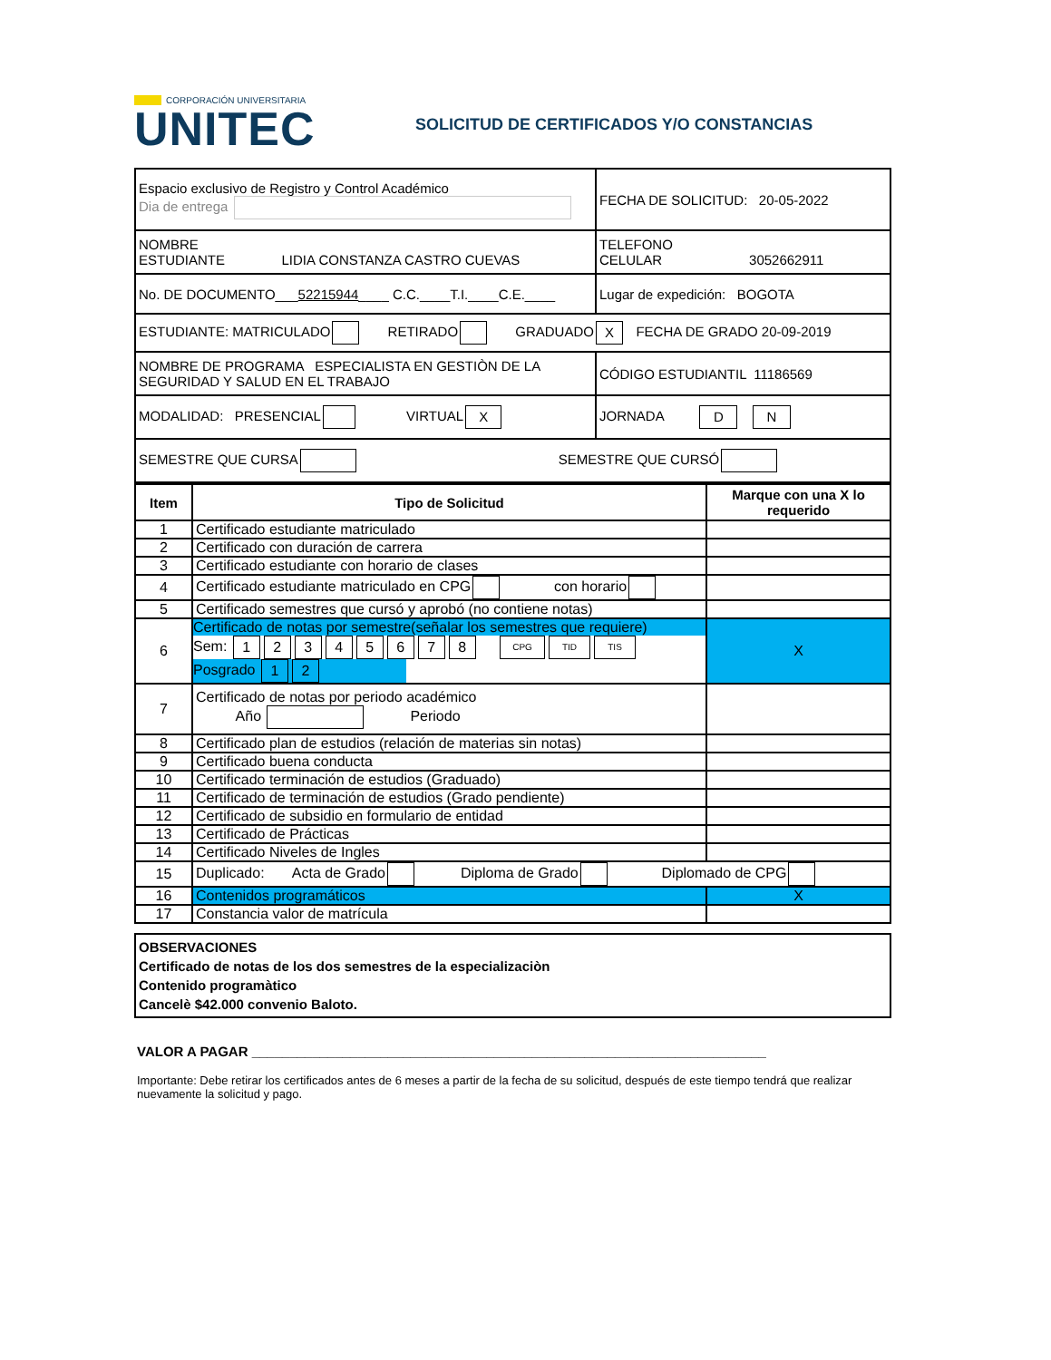CORPORACIÓN UNIVERSITARIA
UNITEC
SOLICITUD DE CERTIFICADOS Y/O CONSTANCIAS
| Espacio exclusivo de Registro y Control Académico Dia de entrega | FECHA DE SOLICITUD: 20-05-2022 |
| NOMBRE ESTUDIANTE LIDIA CONSTANZA CASTRO CUEVAS | TELEFONO CELULAR 3052662911 |
| No. DE DOCUMENTO___ 52215944 ____ C.C.____T.I.____C.E.____ | Lugar de expedición: BOGOTA |
| ESTUDIANTE: MATRICULADO RETIRADO GRADUADO X FECHA DE GRADO 20-09-2019 | |
| NOMBRE DE PROGRAMA ESPECIALISTA EN GESTIÒN DE LA SEGURIDAD Y SALUD EN EL TRABAJO | CÓDIGO ESTUDIANTIL 11186569 |
| MODALIDAD: PRESENCIAL VIRTUAL X | JORNADA D N |
| SEMESTRE QUE CURSA SEMESTRE QUE CURSÓ | |
| Item | Tipo de Solicitud | Marque con una X lo requerido |
| --- | --- | --- |
| 1 | Certificado estudiante matriculado | |
| 2 | Certificado con duración de carrera | |
| 3 | Certificado estudiante con horario de clases | |
| 4 | Certificado estudiante matriculado en CPG con horario | |
| 5 | Certificado semestres que cursó y aprobó (no contiene notas) | |
| 6 | Certificado de notas por semestre(señalar los semestres que requiere) Sem: 1 2 3 4 5 6 7 8 CPG TID TIS Posgrado 1 2 | X |
| 7 | Certificado de notas por periodo académico Año Periodo | |
| 8 | Certificado plan de estudios (relación de materias sin notas) | |
| 9 | Certificado buena conducta | |
| 10 | Certificado terminación de estudios (Graduado) | |
| 11 | Certificado de terminación de estudios (Grado pendiente) | |
| 12 | Certificado de subsidio en formulario de entidad | |
| 13 | Certificado de Prácticas | |
| 14 | Certificado Niveles de Ingles | |
| 15 | Duplicado: Acta de Grado Diploma de Grado Diplomado de CPG | |
| 16 | Contenidos programáticos | X |
| 17 | Constancia valor de matrícula | |
OBSERVACIONES
Certificado de notas de los dos semestres de la especializaciòn
Contenido programàtico
Cancelè $42.000 convenio Baloto.
VALOR A PAGAR ____________________________________________________________________
Importante: Debe retirar los certificados antes de 6 meses a partir de la fecha de su solicitud, después de este tiempo tendrá que realizar nuevamente la solicitud y pago.